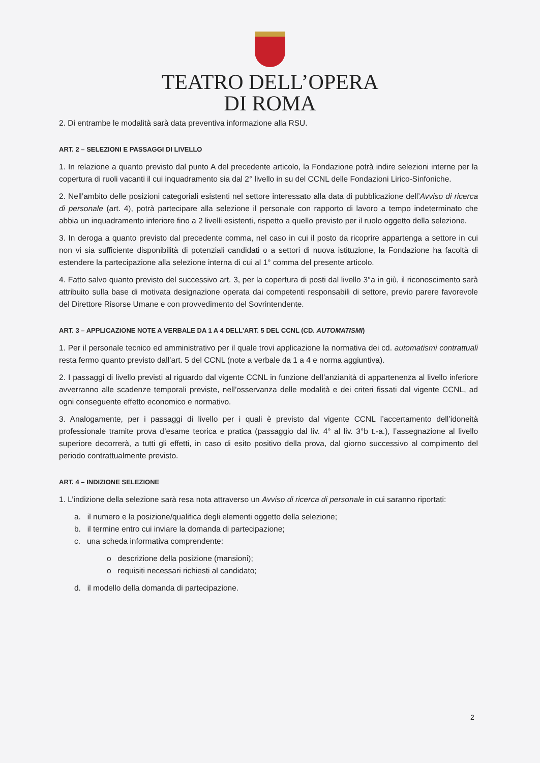TEATRO DELL’OPERA
DI ROMA
2. Di entrambe le modalità sarà data preventiva informazione alla RSU.
ART. 2 – SELEZIONI E PASSAGGI DI LIVELLO
1. In relazione a quanto previsto dal punto A del precedente articolo, la Fondazione potrà indire selezioni interne per la copertura di ruoli vacanti il cui inquadramento sia dal 2° livello in su del CCNL delle Fondazioni Lirico-Sinfoniche.
2. Nell’ambito delle posizioni categoriali esistenti nel settore interessato alla data di pubblicazione dell’Avviso di ricerca di personale (art. 4), potrà partecipare alla selezione il personale con rapporto di lavoro a tempo indeterminato che abbia un inquadramento inferiore fino a 2 livelli esistenti, rispetto a quello previsto per il ruolo oggetto della selezione.
3. In deroga a quanto previsto dal precedente comma, nel caso in cui il posto da ricoprire appartenga a settore in cui non vi sia sufficiente disponibilità di potenziali candidati o a settori di nuova istituzione, la Fondazione ha facoltà di estendere la partecipazione alla selezione interna di cui al 1° comma del presente articolo.
4. Fatto salvo quanto previsto del successivo art. 3, per la copertura di posti dal livello 3°a in giù, il riconoscimento sarà attribuito sulla base di motivata designazione operata dai competenti responsabili di settore, previo parere favorevole del Direttore Risorse Umane e con provvedimento del Sovrintendente.
ART. 3 – APPLICAZIONE NOTE A VERBALE DA 1 A 4 DELL’ART. 5 DEL CCNL (CD. AUTOMATISMI)
1. Per il personale tecnico ed amministrativo per il quale trovi applicazione la normativa dei cd. automatismi contrattuali resta fermo quanto previsto dall’art. 5 del CCNL (note a verbale da 1 a 4 e norma aggiuntiva).
2. I passaggi di livello previsti al riguardo dal vigente CCNL in funzione dell’anzianità di appartenenza al livello inferiore avverranno alle scadenze temporali previste, nell’osservanza delle modalità e dei criteri fissati dal vigente CCNL, ad ogni conseguente effetto economico e normativo.
3. Analogamente, per i passaggi di livello per i quali è previsto dal vigente CCNL l’accertamento dell’idoneità professionale tramite prova d’esame teorica e pratica (passaggio dal liv. 4° al liv. 3°b t.-a.), l’assegnazione al livello superiore decorrerà, a tutti gli effetti, in caso di esito positivo della prova, dal giorno successivo al compimento del periodo contrattualmente previsto.
ART. 4 – INDIZIONE SELEZIONE
1. L’indizione della selezione sarà resa nota attraverso un Avviso di ricerca di personale in cui saranno riportati:
a. il numero e la posizione/qualifica degli elementi oggetto della selezione;
b. il termine entro cui inviare la domanda di partecipazione;
c. una scheda informativa comprendente:
o descrizione della posizione (mansioni);
o requisiti necessari richiesti al candidato;
d. il modello della domanda di partecipazione.
2